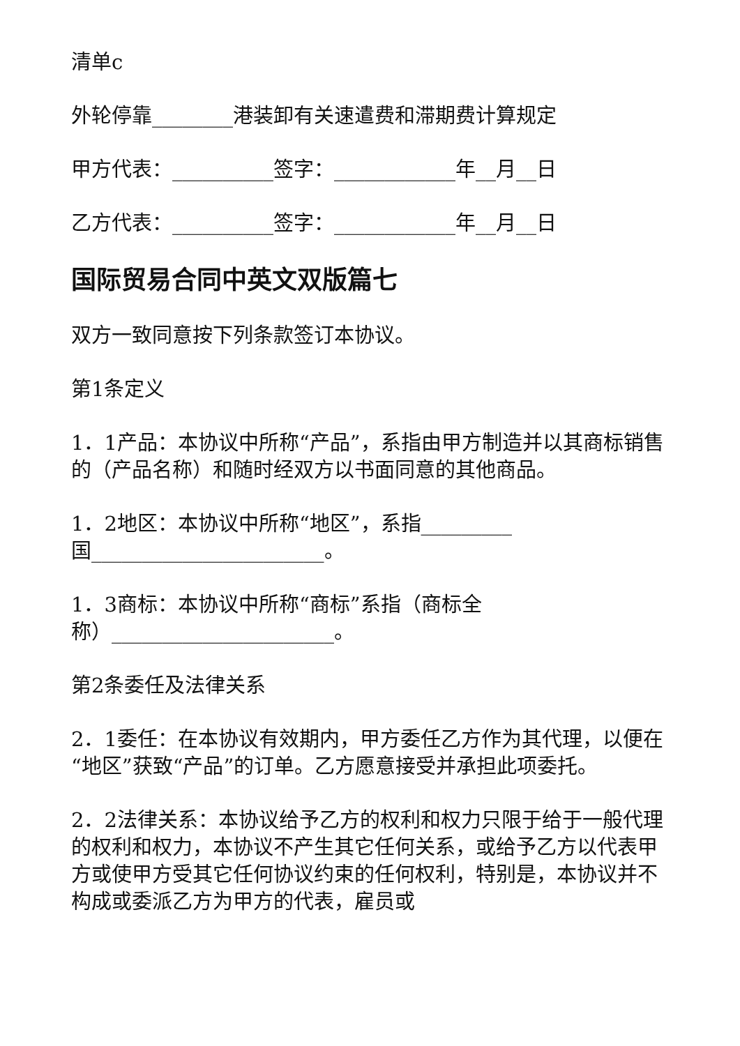清单c
外轮停靠________港装卸有关速遣费和滞期费计算规定
甲方代表：__________签字：____________年__月__日
乙方代表：__________签字：____________年__月__日
国际贸易合同中英文双版篇七
双方一致同意按下列条款签订本协议。
第1条定义
1．1产品：本协议中所称“产品”，系指由甲方制造并以其商标销售的（产品名称）和随时经双方以书面同意的其他商品。
1．2地区：本协议中所称“地区”，系指_________
国_______________________。
1．3商标：本协议中所称“商标”系指（商标全
称）______________________。
第2条委任及法律关系
2．1委任：在本协议有效期内，甲方委任乙方作为其代理，以便在“地区”获致“产品”的订单。乙方愿意接受并承担此项委托。
2．2法律关系：本协议给予乙方的权利和权力只限于给于一般代理的权利和权力，本协议不产生其它任何关系，或给予乙方以代表甲方或使甲方受其它任何协议约束的任何权利，特别是，本协议并不构成或委派乙方为甲方的代表，雇员或